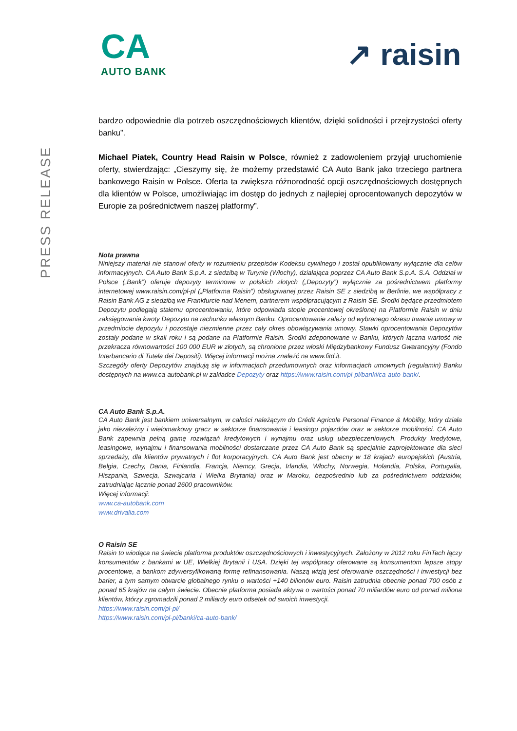CA
AUTO BANK
↗ raisin
PRESS RELEASE
bardzo odpowiednie dla potrzeb oszczędnościowych klientów, dzięki solidności i przejrzystości oferty banku”.
Michael Piatek, Country Head Raisin w Polsce, również z zadowoleniem przyjął uruchomienie oferty, stwierdzając: „Cieszymy się, że możemy przedstawić CA Auto Bank jako trzeciego partnera bankowego Raisin w Polsce. Oferta ta zwiększa różnorodność opcji oszczędnościowych dostępnych dla klientów w Polsce, umożliwiając im dostęp do jednych z najlepiej oprocentowanych depozytów w Europie za pośrednictwem naszej platformy”.
Nota prawna
Niniejszy materiał nie stanowi oferty w rozumieniu przepisów Kodeksu cywilnego i został opublikowany wyłącznie dla celów informacyjnych. CA Auto Bank S.p.A. z siedzibą w Turynie (Włochy), działająca poprzez CA Auto Bank S.p.A. S.A. Oddział w Polsce („Bank”) oferuje depozyty terminowe w polskich złotych („Depozyty”) wyłącznie za pośrednictwem platformy internetowej www.raisin.com/pl-pl („Platforma Raisin”) obsługiwanej przez Raisin SE z siedzibą w Berlinie, we współpracy z Raisin Bank AG z siedzibą we Frankfurcie nad Menem, partnerem współpracującym z Raisin SE. Środki będące przedmiotem Depozytu podlegają stałemu oprocentowaniu, które odpowiada stopie procentowej określonej na Platformie Raisin w dniu zaksięgowania kwoty Depozytu na rachunku własnym Banku. Oprocentowanie zależy od wybranego okresu trwania umowy w przedmiocie depozytu i pozostaje niezmienne przez cały okres obowiązywania umowy. Stawki oprocentowania Depozytów zostały podane w skali roku i są podane na Platformie Raisin. Środki zdeponowane w Banku, których łączna wartość nie przekracza równowartości 100 000 EUR w złotych, są chronione przez włoski Międzybankowy Fundusz Gwarancyjny (Fondo Interbancario di Tutela dei Depositi). Więcej informacji można znaleźć na www.fitd.it.
Szczegóły oferty Depozytów znajdują się w informacjach przedumownych oraz informacjach umownych (regulamin) Banku dostępnych na www.ca-autobank.pl w zakładce Depozyty oraz https://www.raisin.com/pl-pl/banki/ca-auto-bank/.
CA Auto Bank S.p.A.
CA Auto Bank jest bankiem uniwersalnym, w całości należącym do Crédit Agricole Personal Finance & Mobility, który działa jako niezależny i wielomarkowy gracz w sektorze finansowania i leasingu pojazdów oraz w sektorze mobilności. CA Auto Bank zapewnia pełną gamę rozwiązań kredytowych i wynajmu oraz usług ubezpieczeniowych. Produkty kredytowe, leasingowe, wynajmu i finansowania mobilności dostarczane przez CA Auto Bank są specjalnie zaprojektowane dla sieci sprzedaży, dla klientów prywatnych i flot korporacyjnych. CA Auto Bank jest obecny w 18 krajach europejskich (Austria, Belgia, Czechy, Dania, Finlandia, Francja, Niemcy, Grecja, Irlandia, Włochy, Norwegia, Holandia, Polska, Portugalia, Hiszpania, Szwecja, Szwajcaria i Wielka Brytania) oraz w Maroku, bezpośrednio lub za pośrednictwem oddziałów, zatrudniając łącznie ponad 2600 pracowników.
Więcej informacji:
www.ca-autobank.com
www.drivalia.com
O Raisin SE
Raisin to wiodąca na świecie platforma produktów oszczędnościowych i inwestycyjnych. Założony w 2012 roku FinTech łączy konsumentów z bankami w UE, Wielkiej Brytanii i USA. Dzięki tej współpracy oferowane są konsumentom lepsze stopy procentowe, a bankom zdywersyfikowaną formę refinansowania. Naszą wizją jest oferowanie oszczędności i inwestycji bez barier, a tym samym otwarcie globalnego rynku o wartości +140 bilionów euro. Raisin zatrudnia obecnie ponad 700 osób z ponad 65 krajów na całym świecie. Obecnie platforma posiada aktywa o wartości ponad 70 miliardów euro od ponad miliona klientów, którzy zgromadzili ponad 2 miliardy euro odsetek od swoich inwestycji.
https://www.raisin.com/pl-pl/
https://www.raisin.com/pl-pl/banki/ca-auto-bank/